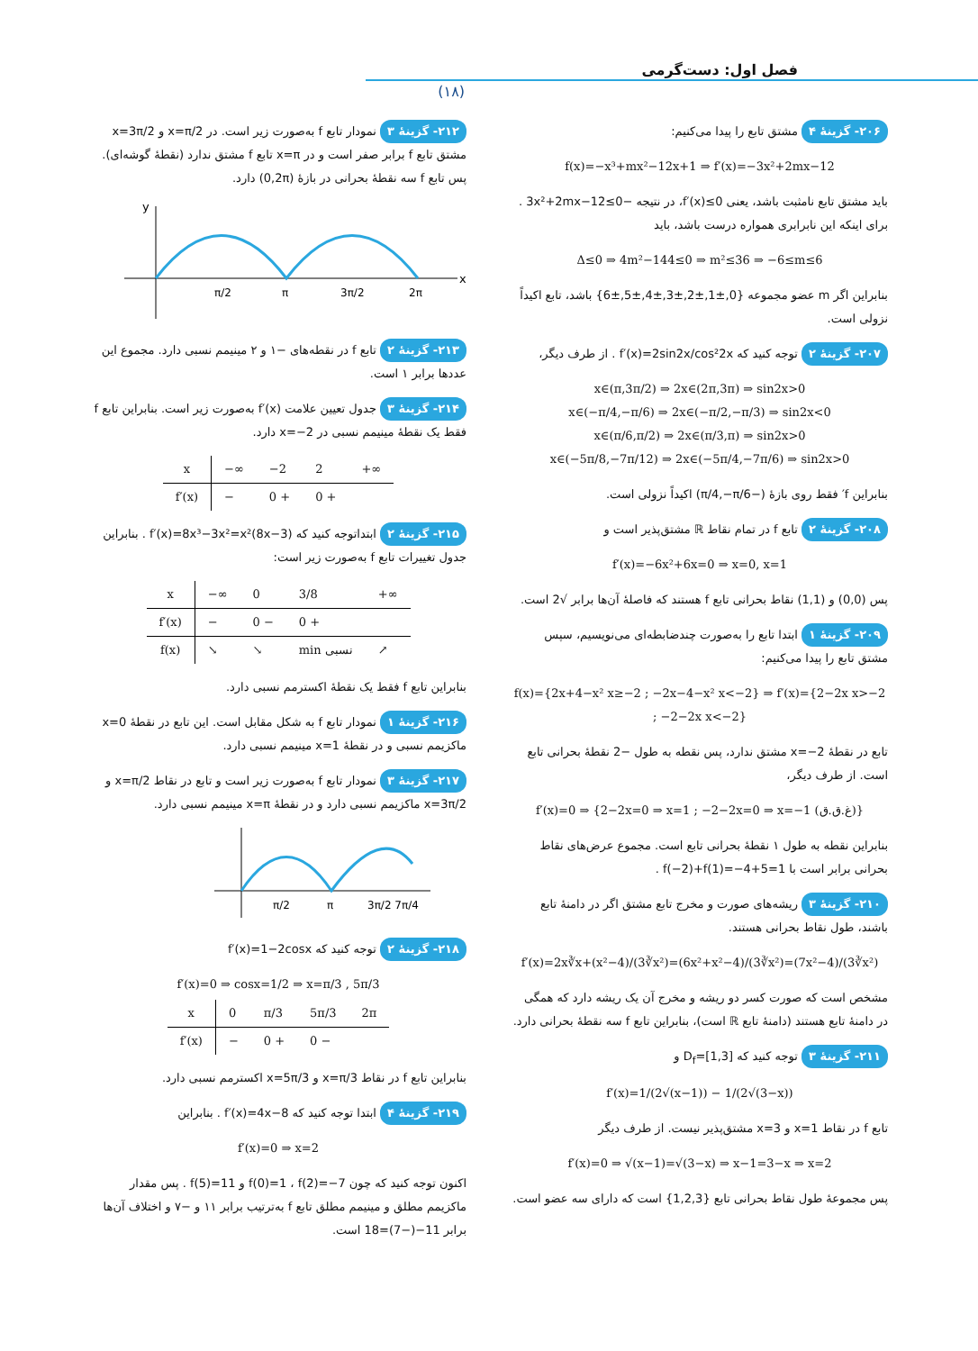فصل اول: دست‌گرمی
(۱۸)
۲۰۶- گزینهٔ ۴ مشتق تابع را پیدا می‌کنیم:
f(x)=−x³+mx²−12x+1 ⇒ f′(x)=−3x²+2mx−12
باید مشتق تابع نامثبت باشد، یعنی f′(x)≤0، در نتیجه −3x²+2mx−12≤0 . برای اینکه این نابرابری همواره درست باشد، باید
Δ≤0 ⇒ 4m²−144≤0 ⇒ m²≤36 ⇒ −6≤m≤6
بنابراین اگر m عضو مجموعه {0,±1,±2,±3,±4,±5,±6} باشد، تابع اکیداً نزولی است.
۲۰۷- گزینهٔ ۲ توجه کنید که f′(x)=2sin2x/cos²2x . از طرف دیگر،
x∈(π,3π/2) ⇒ 2x∈(2π,3π) ⇒ sin2x>0
x∈(−π/4,−π/6) ⇒ 2x∈(−π/2,−π/3) ⇒ sin2x<0
x∈(π/6,π/2) ⇒ 2x∈(π/3,π) ⇒ sin2x>0
x∈(−5π/8,−7π/12) ⇒ 2x∈(−5π/4,−7π/6) ⇒ sin2x>0
بنابراین f′ فقط روی بازهٔ (−π/4,−π/6) اکیداً نزولی است.
۲۰۸- گزینهٔ ۲ تابع f در تمام نقاط ℝ مشتق‌پذیر است و
f′(x)=−6x²+6x=0 ⇒ x=0, x=1
پس (0,0) و (1,1) نقاط بحرانی تابع f هستند که فاصلهٔ آن‌ها برابر √2 است.
۲۰۹- گزینهٔ ۱ ابتدا تابع را به‌صورت چندضابطه‌ای می‌نویسیم، سپس مشتق تابع را پیدا می‌کنیم:
f(x)={2x+4−x² x≥−2 ; −2x−4−x² x<−2} ⇒ f′(x)={2−2x x>−2 ; −2−2x x<−2}
تابع در نقطهٔ x=−2 مشتق ندارد، پس نقطه به طول −2 نقطهٔ بحرانی تابع است. از طرف دیگر،
f′(x)=0 ⇒ {2−2x=0 ⇒ x=1 ; −2−2x=0 ⇒ x=−1 (غ.ق.ق)}
بنابراین نقطه به طول ۱ نقطهٔ بحرانی تابع است. مجموع عرض‌های نقاط بحرانی برابر است با f(−2)+f(1)=−4+5=1 .
۲۱۰- گزینهٔ ۳ ریشه‌های صورت و مخرج تابع مشتق اگر در دامنهٔ تابع باشند، طول نقاط بحرانی هستند.
f′(x)=2x∛x+(x²−4)/(3∛x²)=(6x²+x²−4)/(3∛x²)=(7x²−4)/(3∛x²)
مشخص است که صورت کسر دو ریشه و مخرج آن یک ریشه دارد که همگی در دامنهٔ تابع هستند (دامنهٔ تابع ℝ است)، بنابراین تابع f سه نقطهٔ بحرانی دارد.
۲۱۱- گزینهٔ ۳ توجه کنید که D<sub>f</sub>=[1,3] و
f′(x)=1/(2√(x−1)) − 1/(2√(3−x))
تابع f در نقاط x=1 و x=3 مشتق‌پذیر نیست. از طرف دیگر
f′(x)=0 ⇒ √(x−1)=√(3−x) ⇒ x−1=3−x ⇒ x=2
پس مجموعهٔ طول نقاط بحرانی تابع {1,2,3} است که دارای سه عضو است.
۲۱۲- گزینهٔ ۳ نمودار تابع f به‌صورت زیر است. در x=π/2 و x=3π/2 مشتق تابع f برابر صفر است و در x=π تابع f مشتق ندارد (نقطهٔ گوشه‌ای). پس تابع f سه نقطهٔ بحرانی در بازهٔ (0,2π) دارد.
y
x
π/2
π
3π/2
2π
۲۱۳- گزینهٔ ۲ تابع f در نقطه‌های −۱ و ۲ مینیمم نسبی دارد. مجموع این عددها برابر ۱ است.
۲۱۴- گزینهٔ ۳ جدول تعیین علامت f′(x) به‌صورت زیر است. بنابراین تابع f فقط یک نقطهٔ مینیمم نسبی در x=−2 دارد.
| x | −∞ | −2 | 2 | +∞ |
| f′(x) | − | 0 + | 0 + | |
۲۱۵- گزینهٔ ۲ ابتداتوجه کنید که f′(x)=8x³−3x²=x²(8x−3) . بنابراین جدول تغییرات تابع f به‌صورت زیر است:
| x | −∞ | 0 | 3/8 | +∞ |
| f′(x) | − | 0 − | 0 + | |
| f(x) | ↘ | ↘ | min نسبی | ↗ |
بنابراین تابع f فقط یک نقطهٔ اکسترمم نسبی دارد.
۲۱۶- گزینهٔ ۱ نمودار تابع f به شکل مقابل است. این تابع در نقطهٔ x=0 ماکزیمم نسبی و در نقطهٔ x=1 مینیمم نسبی دارد.
۲۱۷- گزینهٔ ۳ نمودار تابع f به‌صورت زیر است و تابع در نقاط x=π/2 و x=3π/2 ماکزیمم نسبی دارد و در نقطهٔ x=π مینیمم نسبی دارد.
π/2
π
3π/2 7π/4
۲۱۸- گزینهٔ ۲ توجه کنید که f′(x)=1−2cosx
f′(x)=0 ⇒ cosx=1/2 ⇒ x=π/3 , 5π/3
| x | 0 | π/3 | 5π/3 | 2π |
| f′(x) | − | 0 + | 0 − | |
بنابراین تابع f در نقاط x=π/3 و x=5π/3 اکسترمم نسبی دارد.
۲۱۹- گزینهٔ ۴ ابتدا توجه کنید که f′(x)=4x−8 . بنابراین
f′(x)=0 ⇒ x=2
اکنون توجه کنید که چون f(0)=1 ، f(2)=−7 و f(5)=11 . پس مقدار ماکزیمم مطلق و مینیمم مطلق تابع f به‌ترتیب برابر ۱۱ و −۷ و اختلاف آن‌ها برابر 11−(−7)=18 است.